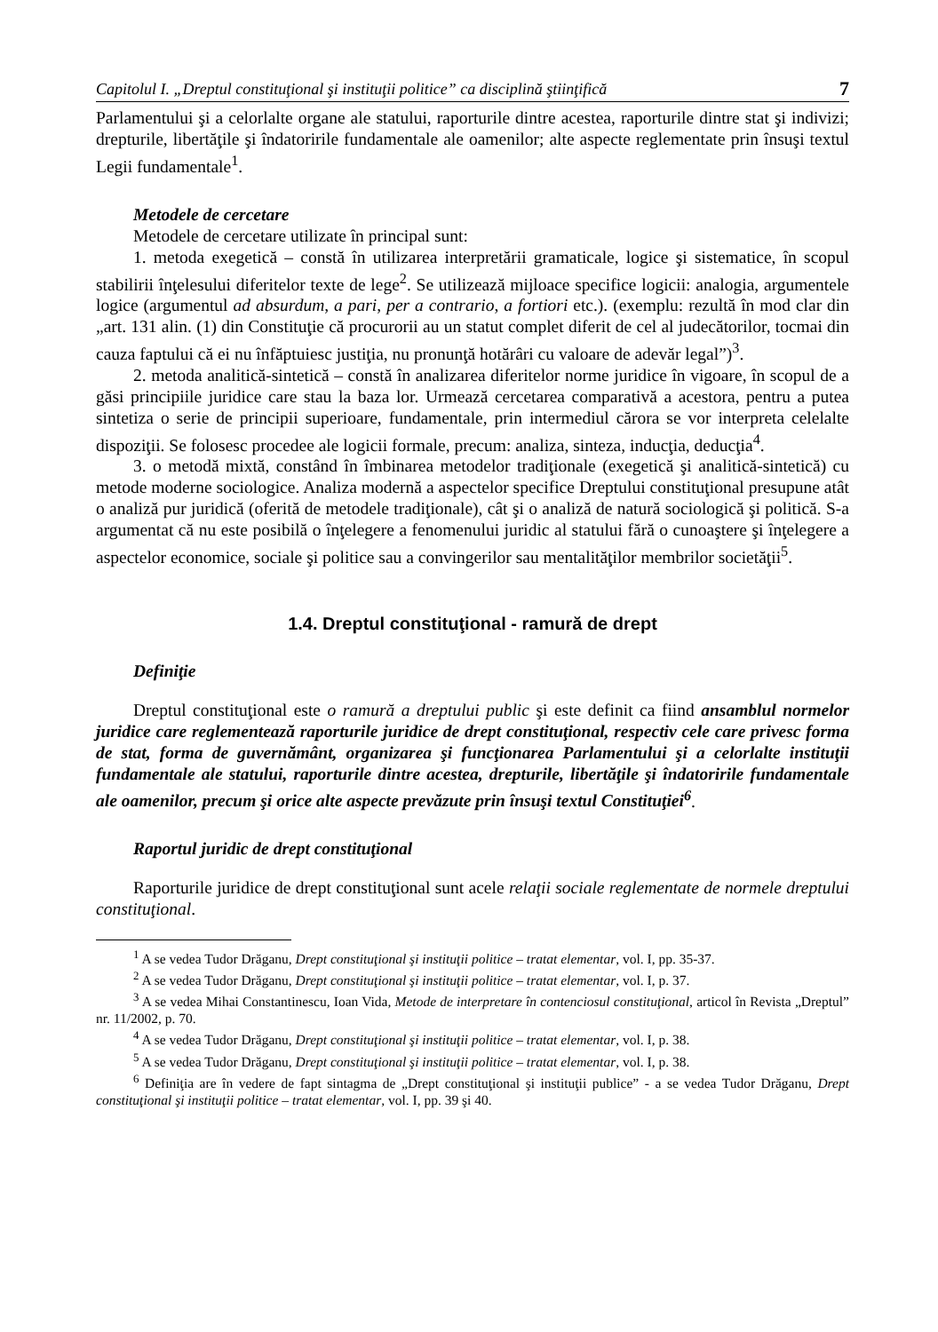Capitolul I. „Dreptul constituţional şi instituţii politice” ca disciplină ştiinţifică 7
Parlamentului şi a celorlalte organe ale statului, raporturile dintre acestea, raporturile dintre stat şi indivizi; drepturile, libertăţile şi îndatoririle fundamentale ale oamenilor; alte aspecte reglementate prin însuşi textul Legii fundamentale<sup>1</sup>.
Metodele de cercetare
Metodele de cercetare utilizate în principal sunt:
1. metoda exegetică – constă în utilizarea interpretării gramaticale, logice şi sistematice, în scopul stabilirii înţelesului diferitelor texte de lege<sup>2</sup>. Se utilizează mijloace specifice logicii: analogia, argumentele logice (argumentul ad absurdum, a pari, per a contrario, a fortiori etc.). (exemplu: rezultă în mod clar din „art. 131 alin. (1) din Constituţie că procurorii au un statut complet diferit de cel al judecătorilor, tocmai din cauza faptului că ei nu înfăptuiesc justiţia, nu pronunţă hotărâri cu valoare de adevăr legal”)<sup>3</sup>.
2. metoda analitică-sintetică – constă în analizarea diferitelor norme juridice în vigoare, în scopul de a găsi principiile juridice care stau la baza lor. Urmează cercetarea comparativă a acestora, pentru a putea sintetiza o serie de principii superioare, fundamentale, prin intermediul cărora se vor interpreta celelalte dispoziţii. Se folosesc procedee ale logicii formale, precum: analiza, sinteza, inducţia, deducţia<sup>4</sup>.
3. o metodă mixtă, constând în îmbinarea metodelor tradiţionale (exegetică şi analitică-sintetică) cu metode moderne sociologice. Analiza modernă a aspectelor specifice Dreptului constituţional presupune atât o analiză pur juridică (oferită de metodele tradiţionale), cât şi o analiză de natură sociologică şi politică. S-a argumentat că nu este posibilă o înţelegere a fenomenului juridic al statului fără o cunoaştere şi înţelegere a aspectelor economice, sociale şi politice sau a convingerilor sau mentalităţilor membrilor societăţii<sup>5</sup>.
1.4. Dreptul constituţional - ramură de drept
Definiţie
Dreptul constituţional este o ramură a dreptului public şi este definit ca fiind ansamblul normelor juridice care reglementează raporturile juridice de drept constituţional, respectiv cele care privesc forma de stat, forma de guvernământ, organizarea şi funcţionarea Parlamentului şi a celorlalte instituţii fundamentale ale statului, raporturile dintre acestea, drepturile, libertăţile şi îndatoririle fundamentale ale oamenilor, precum şi orice alte aspecte prevăzute prin însuşi textul Constituţiei<sup>6</sup>.
Raportul juridic de drept constituţional
Raporturile juridice de drept constituţional sunt acele relaţii sociale reglementate de normele dreptului constituţional.
<sup>1</sup> A se vedea Tudor Drăganu, Drept constituţional şi instituţii politice – tratat elementar, vol. I, pp. 35-37.
<sup>2</sup> A se vedea Tudor Drăganu, Drept constituţional şi instituţii politice – tratat elementar, vol. I, p. 37.
<sup>3</sup> A se vedea Mihai Constantinescu, Ioan Vida, Metode de interpretare în contenciosul constituţional, articol în Revista „Dreptul” nr. 11/2002, p. 70.
<sup>4</sup> A se vedea Tudor Drăganu, Drept constituţional şi instituţii politice – tratat elementar, vol. I, p. 38.
<sup>5</sup> A se vedea Tudor Drăganu, Drept constituţional şi instituţii politice – tratat elementar, vol. I, p. 38.
<sup>6</sup> Definiţia are în vedere de fapt sintagma de „Drept constituţional şi instituţii publice” - a se vedea Tudor Drăganu, Drept constituţional şi instituţii politice – tratat elementar, vol. I, pp. 39 şi 40.